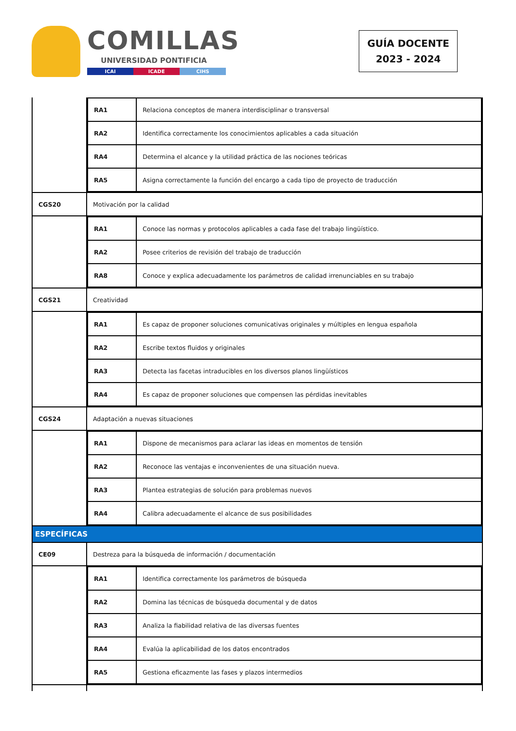COMILLAS
UNIVERSIDAD PONTIFICIA
ICAI ICADE CIHS
GUÍA DOCENTE
2023 - 2024
| | / RA1 / Relaciona conceptos de manera interdisciplinar o transversal / / RA2 / Identifica correctamente los conocimientos aplicables a cada situación / / RA4 / Determina el alcance y la utilidad práctica de las nociones teóricas / / RA5 / Asigna correctamente la función del encargo a cada tipo de proyecto de traducción / |
| CGS20 | Motivación por la calidad |
| | / RA1 / Conoce las normas y protocolos aplicables a cada fase del trabajo lingüístico. / / RA2 / Posee criterios de revisión del trabajo de traducción / / RA8 / Conoce y explica adecuadamente los parámetros de calidad irrenunciables en su trabajo / |
| CGS21 | Creatividad |
| | / RA1 / Es capaz de proponer soluciones comunicativas originales y múltiples en lengua española / / RA2 / Escribe textos fluidos y originales / / RA3 / Detecta las facetas intraducibles en los diversos planos lingüísticos / / RA4 / Es capaz de proponer soluciones que compensen las pérdidas inevitables / |
| CGS24 | Adaptación a nuevas situaciones |
| | / RA1 / Dispone de mecanismos para aclarar las ideas en momentos de tensión / / RA2 / Reconoce las ventajas e inconvenientes de una situación nueva. / / RA3 / Plantea estrategias de solución para problemas nuevos / / RA4 / Calibra adecuadamente el alcance de sus posibilidades / |
| ESPECÍFICAS | |
| CE09 | Destreza para la búsqueda de información / documentación |
| | / RA1 / Identifica correctamente los parámetros de búsqueda / / RA2 / Domina las técnicas de búsqueda documental y de datos / / RA3 / Analiza la fiabilidad relativa de las diversas fuentes / / RA4 / Evalúa la aplicabilidad de los datos encontrados / / RA5 / Gestiona eficazmente las fases y plazos intermedios / |